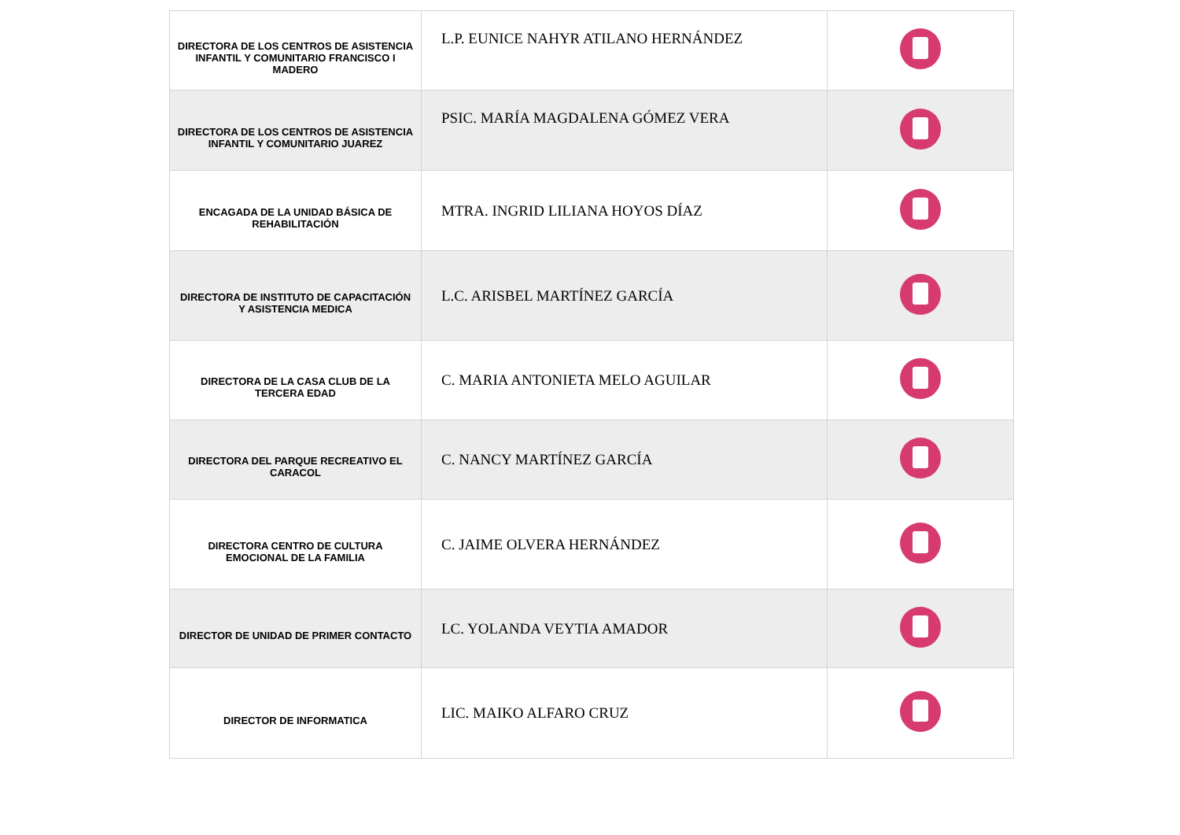| DIRECTORA DE LOS CENTROS DE ASISTENCIA INFANTIL Y COMUNITARIO FRANCISCO I MADERO | L.P. EUNICE NAHYR ATILANO HERNÁNDEZ | |
| DIRECTORA DE LOS CENTROS DE ASISTENCIA INFANTIL Y COMUNITARIO JUAREZ | PSIC. MARÍA MAGDALENA GÓMEZ VERA | |
| ENCAGADA DE LA UNIDAD BÁSICA DE REHABILITACIÓN | MTRA. INGRID LILIANA HOYOS DÍAZ | |
| DIRECTORA DE INSTITUTO DE CAPACITACIÓN Y ASISTENCIA MEDICA | L.C. ARISBEL MARTÍNEZ GARCÍA | |
| DIRECTORA DE LA CASA CLUB DE LA TERCERA EDAD | C. MARIA ANTONIETA MELO AGUILAR | |
| DIRECTORA DEL PARQUE RECREATIVO EL CARACOL | C. NANCY MARTÍNEZ GARCÍA | |
| DIRECTORA CENTRO DE CULTURA EMOCIONAL DE LA FAMILIA | C. JAIME OLVERA HERNÁNDEZ | |
| DIRECTOR DE UNIDAD DE PRIMER CONTACTO | LC. YOLANDA VEYTIA AMADOR | |
| DIRECTOR DE INFORMATICA | LIC. MAIKO ALFARO CRUZ | |